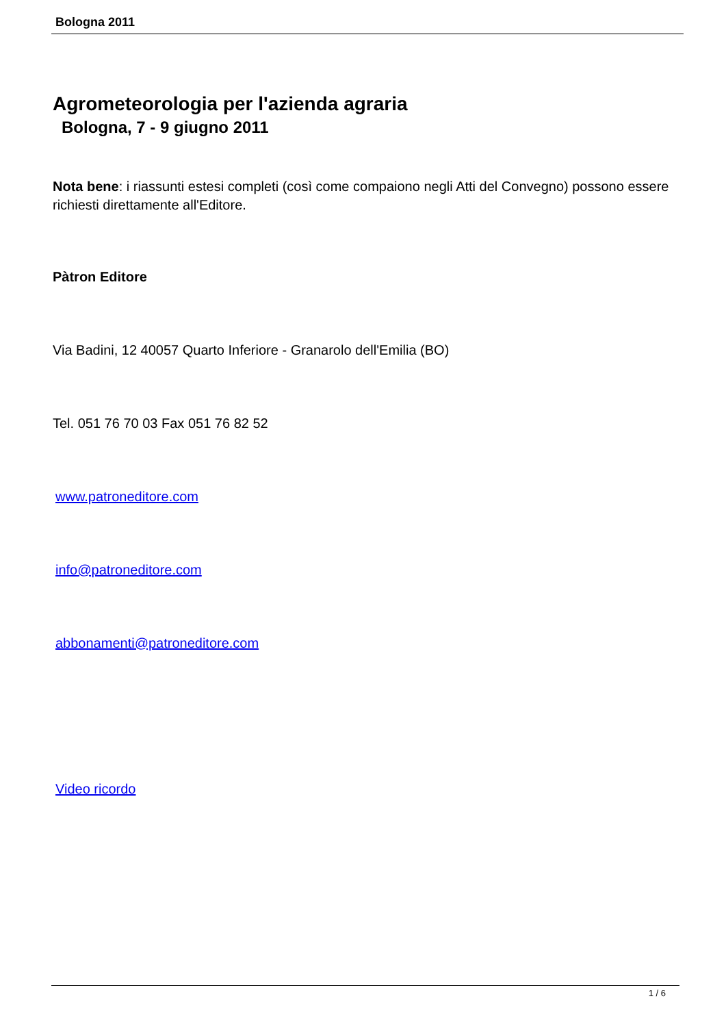Bologna 2011
Agrometeorologia per l'azienda agraria
Bologna, 7 - 9 giugno 2011
Nota bene: i riassunti estesi completi (così come compaiono negli Atti del Convegno) possono essere richiesti direttamente all'Editore.
Pàtron Editore
Via Badini, 12 40057 Quarto Inferiore - Granarolo dell'Emilia (BO)
Tel. 051 76 70 03 Fax 051 76 82 52
www.patroneditore.com
info@patroneditore.com
abbonamenti@patroneditore.com
Video ricordo
1 / 6